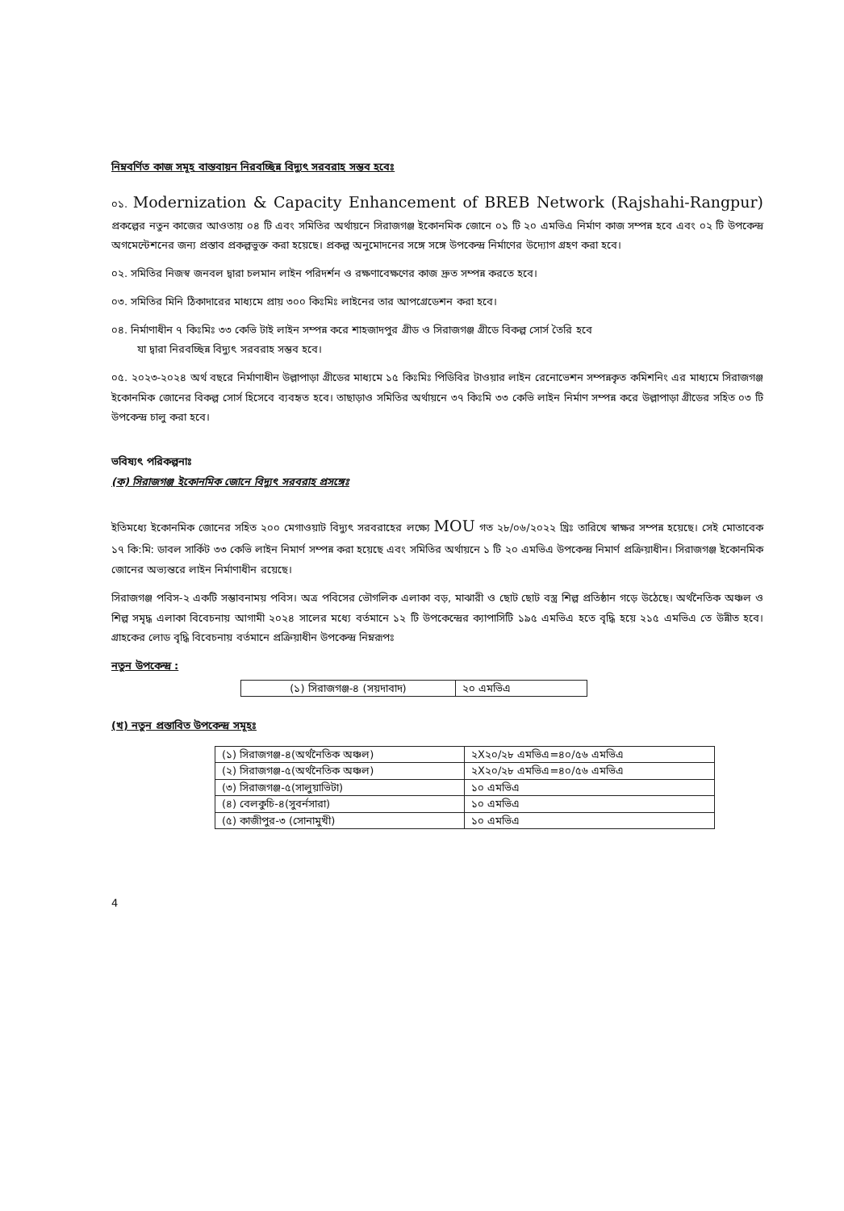নিম্নবর্ণিত কাজ সমূহ বাস্তবায়ন নিরবচ্ছিন্ন বিদ্যুৎ সরবরাহ সম্ভব হবেঃ
০১. Modernization & Capacity Enhancement of BREB Network (Rajshahi-Rangpur) প্রকল্পের নতুন কাজের আওতায় ০৪ টি এবং সমিতির অর্থায়নে সিরাজগঞ্জ ইকোনমিক জোনে ০১ টি ২০ এমভিএ নির্মাণ কাজ সম্পন্ন হবে এবং ০২ টি উপকেন্দ্র অগমেন্টেশনের জন্য প্রস্তাব প্রকল্পভুক্ত করা হয়েছে। প্রকল্প অনুমোদনের সঙ্গে সঙ্গে উপকেন্দ্র নির্মাণের উদ্যোগ গ্রহণ করা হবে।
০২. সমিতির নিজস্ব জনবল দ্বারা চলমান লাইন পরিদর্শন ও রক্ষণাবেক্ষণের কাজ দ্রুত সম্পন্ন করতে হবে।
০৩. সমিতির মিনি ঠিকাদারের মাধ্যমে প্রায় ৩০০ কিঃমিঃ লাইনের তার আপগ্রেডেশন করা হবে।
০৪. নির্মাণাধীন ৭ কিঃমিঃ ৩৩ কেভি টাই লাইন সম্পন্ন করে শাহজাদপুর গ্রীড ও সিরাজগঞ্জ গ্রীডে বিকল্প সোর্স তৈরি হবে
যা দ্বারা নিরবচ্ছিন্ন বিদ্যুৎ সরবরাহ সম্ভব হবে।
০৫. ২০২৩-২০২৪ অর্থ বছরে নির্মাণাধীন উল্লাপাড়া গ্রীডের মাধ্যমে ১৫ কিঃমিঃ পিডিবির টাওয়ার লাইন রেনোভেশন সম্পন্নকৃত কমিশনিং এর মাধ্যমে সিরাজগঞ্জ ইকোনমিক জোনের বিকল্প সোর্স হিসেবে ব্যবহৃত হবে। তাছাড়াও সমিতির অর্থায়নে ৩৭ কিঃমি ৩৩ কেভি লাইন নির্মাণ সম্পন্ন করে উল্লাপাড়া গ্রীডের সহিত ০৩ টি উপকেন্দ্র চালু করা হবে।
ভবিষ্যৎ পরিকল্পনাঃ
(ক) সিরাজগঞ্জ ইকোনমিক জোনে বিদ্যুৎ সরবরাহ প্রসঙ্গেঃ
ইতিমধ্যে ইকোনমিক জোনের সহিত ২০০ মেগাওয়াট বিদ্যুৎ সরবরাহের লক্ষ্যে MOU গত ২৮/০৬/২০২২ খ্রিঃ তারিখে স্বাক্ষর সম্পন্ন হয়েছে। সেই মোতাবেক ১৭ কি:মি: ডাবল সার্কিট ৩৩ কেভি লাইন নিমার্ণ সম্পন্ন করা হয়েছে এবং সমিতির অর্থায়নে ১ টি ২০ এমভিএ উপকেন্দ্র নিমার্ণ প্রক্রিয়াধীন। সিরাজগঞ্জ ইকোনমিক জোনের অভ্যন্তরে লাইন নির্মাণাধীন রয়েছে।
সিরাজগঞ্জ পবিস-২ একটি সম্ভাবনাময় পবিস। অত্র পবিসের ভৌগলিক এলাকা বড়, মাঝারী ও ছোট ছোট বস্ত্র শিল্প প্রতিষ্ঠান গড়ে উঠেছে। অর্থনৈতিক অঞ্চল ও শিল্প সমৃদ্ধ এলাকা বিবেচনায় আগামী ২০২৪ সালের মধ্যে বর্তমানে ১২ টি উপকেন্দ্রের ক্যাপাসিটি ১৯৫ এমভিএ হতে বৃদ্ধি হয়ে ২১৫ এমভিএ তে উন্নীত হবে। গ্রাহকের লোড বৃদ্ধি বিবেচনায় বর্তমানে প্রক্রিয়াধীন উপকেন্দ্র নিম্নরূপঃ
নতুন উপকেন্দ্র :
| (১) সিরাজগঞ্জ-৪ (সয়দাবাদ) | ২০ এমভিএ |
(খ) নতুন প্রস্তাবিত উপকেন্দ্র সমূহঃ
| (১) সিরাজগঞ্জ-৪(অর্থনৈতিক অঞ্চল) | ২X২০/২৮ এমভিএ=৪০/৫৬ এমভিএ |
| (২) সিরাজগঞ্জ-৫(অর্থনৈতিক অঞ্চল) | ২X২০/২৮ এমভিএ=৪০/৫৬ এমভিএ |
| (৩) সিরাজগঞ্জ-৫(সালুয়াভিটা) | ১০ এমভিএ |
| (৪) বেলকুচি-৪(সুবর্নসারা) | ১০ এমভিএ |
| (৫) কাজীপুর-৩ (সোনামুখী) | ১০ এমভিএ |
4